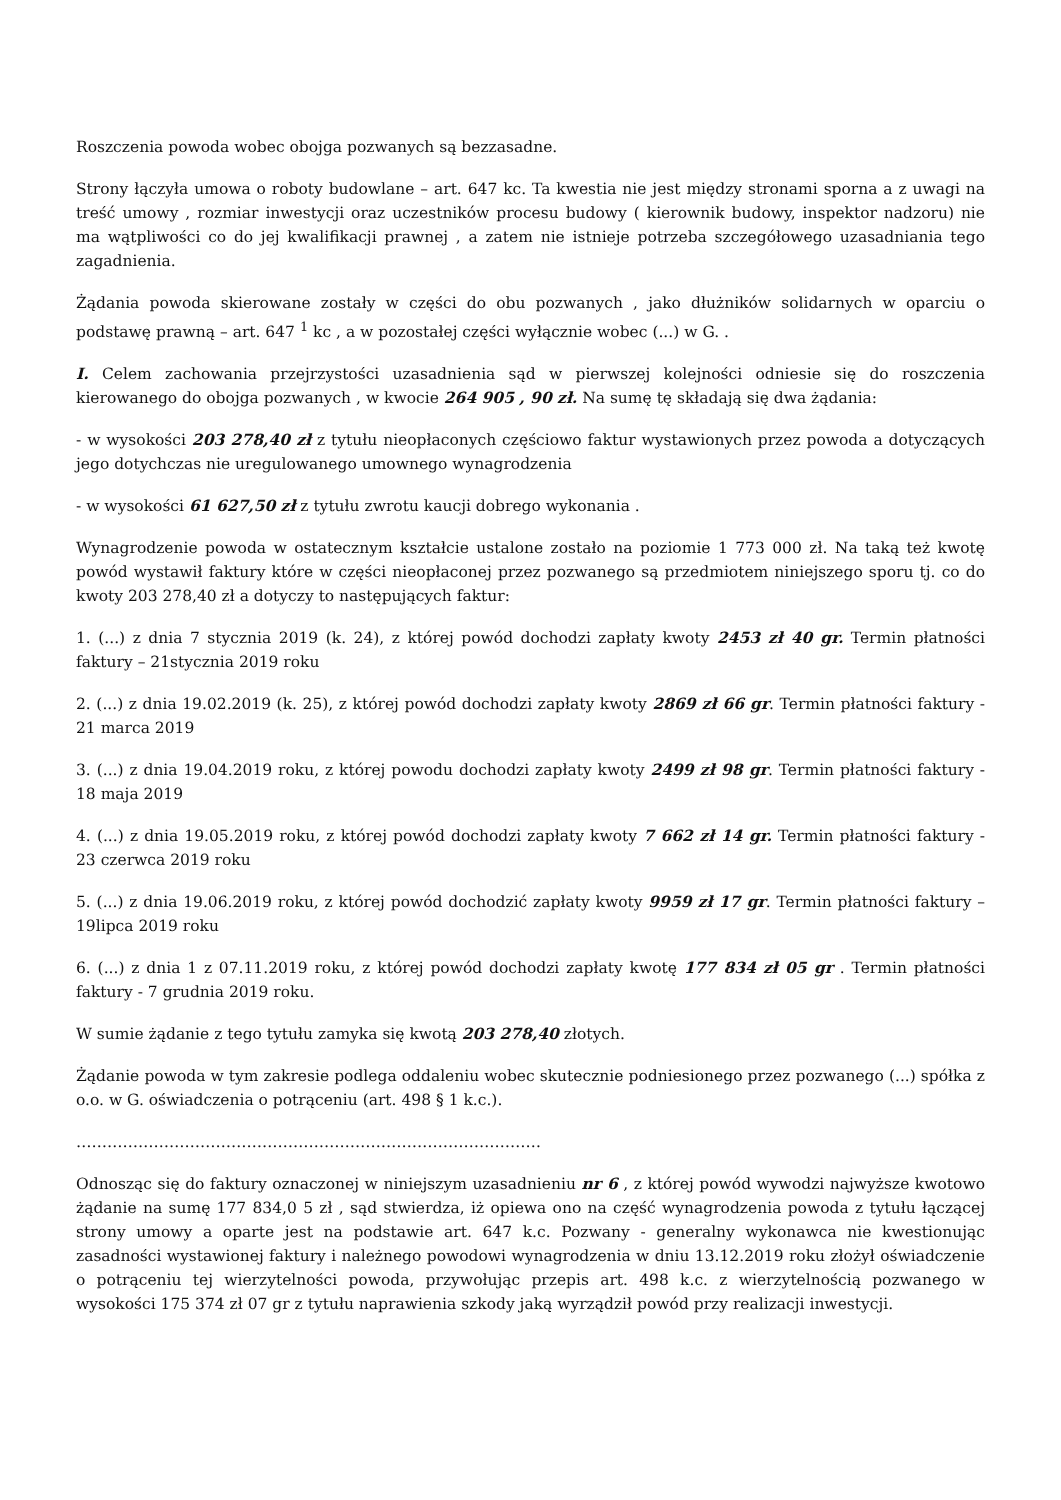Roszczenia powoda wobec obojga pozwanych są bezzasadne.
Strony łączyła umowa o roboty budowlane – art. 647 kc. Ta kwestia nie jest między stronami sporna a z uwagi na treść umowy , rozmiar inwestycji oraz uczestników procesu budowy ( kierownik budowy, inspektor nadzoru) nie ma wątpliwości co do jej kwalifikacji prawnej , a zatem nie istnieje potrzeba szczegółowego uzasadniania tego zagadnienia.
Żądania powoda skierowane zostały w części do obu pozwanych , jako dłużników solidarnych w oparciu o podstawę prawną – art. 647 <sup>1</sup> kc , a w pozostałej części wyłącznie wobec (...) w G. .
I. Celem zachowania przejrzystości uzasadnienia sąd w pierwszej kolejności odniesie się do roszczenia kierowanego do obojga pozwanych , w kwocie 264 905 , 90 zł. Na sumę tę składają się dwa żądania:
- w wysokości 203 278,40 zł z tytułu nieopłaconych częściowo faktur wystawionych przez powoda a dotyczących jego dotychczas nie uregulowanego umownego wynagrodzenia
- w wysokości 61 627,50 zł z tytułu zwrotu kaucji dobrego wykonania .
Wynagrodzenie powoda w ostatecznym kształcie ustalone zostało na poziomie 1 773 000 zł. Na taką też kwotę powód wystawił faktury które w części nieopłaconej przez pozwanego są przedmiotem niniejszego sporu tj. co do kwoty 203 278,40 zł a dotyczy to następujących faktur:
1. (...) z dnia 7 stycznia 2019 (k. 24), z której powód dochodzi zapłaty kwoty 2453 zł 40 gr. Termin płatności faktury – 21stycznia 2019 roku
2. (...) z dnia 19.02.2019 (k. 25), z której powód dochodzi zapłaty kwoty 2869 zł 66 gr. Termin płatności faktury - 21 marca 2019
3. (...) z dnia 19.04.2019 roku, z której powodu dochodzi zapłaty kwoty 2499 zł 98 gr. Termin płatności faktury - 18 maja 2019
4. (...) z dnia 19.05.2019 roku, z której powód dochodzi zapłaty kwoty 7 662 zł 14 gr. Termin płatności faktury - 23 czerwca 2019 roku
5. (...) z dnia 19.06.2019 roku, z której powód dochodzić zapłaty kwoty 9959 zł 17 gr. Termin płatności faktury – 19lipca 2019 roku
6. (...) z dnia 1 z 07.11.2019 roku, z której powód dochodzi zapłaty kwotę 177 834 zł 05 gr . Termin płatności faktury - 7 grudnia 2019 roku.
W sumie żądanie z tego tytułu zamyka się kwotą 203 278,40 złotych.
Żądanie powoda w tym zakresie podlega oddaleniu wobec skutecznie podniesionego przez pozwanego (...) spółka z o.o. w G. oświadczenia o potrąceniu (art. 498 § 1 k.c.).
………………………………………………………………………………
Odnosząc się do faktury oznaczonej w niniejszym uzasadnieniu nr 6 , z której powód wywodzi najwyższe kwotowo żądanie na sumę 177 834,0 5 zł , sąd stwierdza, iż opiewa ono na część wynagrodzenia powoda z tytułu łączącej strony umowy a oparte jest na podstawie art. 647 k.c. Pozwany - generalny wykonawca nie kwestionując zasadności wystawionej faktury i należnego powodowi wynagrodzenia w dniu 13.12.2019 roku złożył oświadczenie o potrąceniu tej wierzytelności powoda, przywołując przepis art. 498 k.c. z wierzytelnością pozwanego w wysokości 175 374 zł 07 gr z tytułu naprawienia szkody jaką wyrządził powód przy realizacji inwestycji.